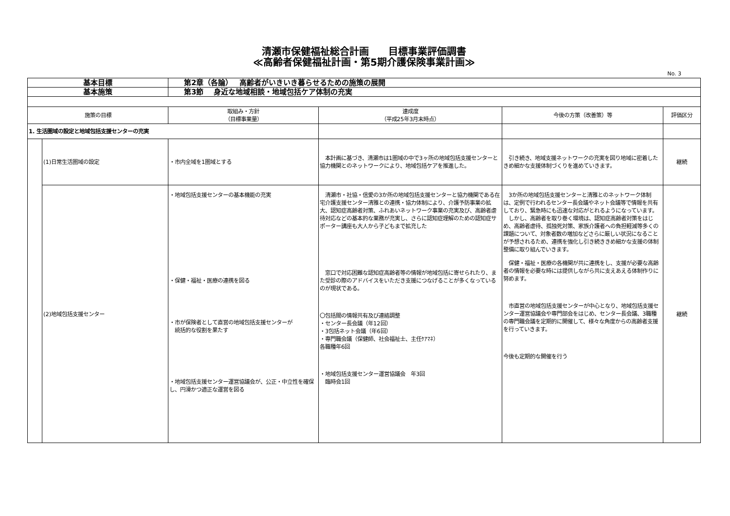清瀬市保健福祉総合計画　　目標事業評価調書
≪高齢者保健福祉計画・第5期介護保険事業計画≫
No. 3
| 基本目標 | | 第2章（各論） 高齢者がいきいき暮らせるための施策の展開 | | | |
| 基本施策 | | 第3節 身近な地域相談・地域包括ケア体制の充実 | | | |
| 施策の目標 | | 取組み・方針 （目標事業量） | 達成度 （平成25年3月末時点） | 今後の方策（改善策）等 | 評価区分 |
| 1. 生活圏域の設定と地域包括支援センターの充実 | | | | | |
| | (1)日常生活圏域の設定 | ・市内全域を1圏域とする | 本計画に基づき、清瀬市は1圏域の中で3ヶ所の地域包括支援センターと協力機関とのネットワークにより、地域包括ケアを推進した。 | 引き続き、地域支援ネットワークの充実を図り地域に密着したきめ細かな支援体制づくりを進めていきます。 | 継続 |
| | (2)地域包括支援センター | ・地域包括支援センターの基本機能の充実 ・保健・福祉・医療の連携を図る ・市が保険者として直営の地域包括支援センターが 統括的な役割を果たす ・地域包括支援センター運営協議会が、公正・中立性を確保し、円滑かつ適正な運営を図る | 清瀬市・社協・信愛の3か所の地域包括支援センターと協力機関である在宅介護支援センター清雅との連携・協力体制により、介護予防事業の拡大、認知症高齢者対策、ふれあいネットワーク事業の充実及び、高齢者虐待対応などの基本的な業務が充実し、さらに認知症理解のための認知症サポーター講座も大人から子どもまで拡充した 窓口で対応困難な認知症高齢者等の情報が地域包括に寄せられたり、また受診の際のアドバイスをいただき支援につなげることが多くなっているのが現状である。 〇包括間の情報共有及び連絡調整 ・センター長会議（年12回） ・3包括ネット会議（年6回） ・専門職会議（保健師、社会福祉士、主任ｹｱﾏﾈ） 各職種年6回 ・地域包括支援センター運営協議会 年3回 臨時会1回 | 3か所の地域包括支援センターと清雅とのネットワーク体制は、定例で行われるセンター長会議やネット会議等で情報を共有しており、緊急時にも迅速な対応がとれるようになっています。 しかし、高齢者を取り巻く環境は、認知症高齢者対策をはじめ、高齢者虐待、孤独死対策、家族介護者への負担軽減等多くの課題について、対象者数の増加などさらに厳しい状況になることが予想されるため、連携を強化し引き続ききめ細かな支援の体制整備に取り組んでいきます。 保健・福祉・医療の各機関が共に連携をし、支援が必要な高齢者の情報を必要な時には提供しながら共に支えあえる体制作りに努めます。 市直営の地域包括支援センターが中心となり、地域包括支援センター運営協議会や専門部会をはじめ、センター長会議、3職種の専門職会議を定期的に開催して、様々な角度からの高齢者支援を行っていきます。 今後も定期的な開催を行う | 継続 |